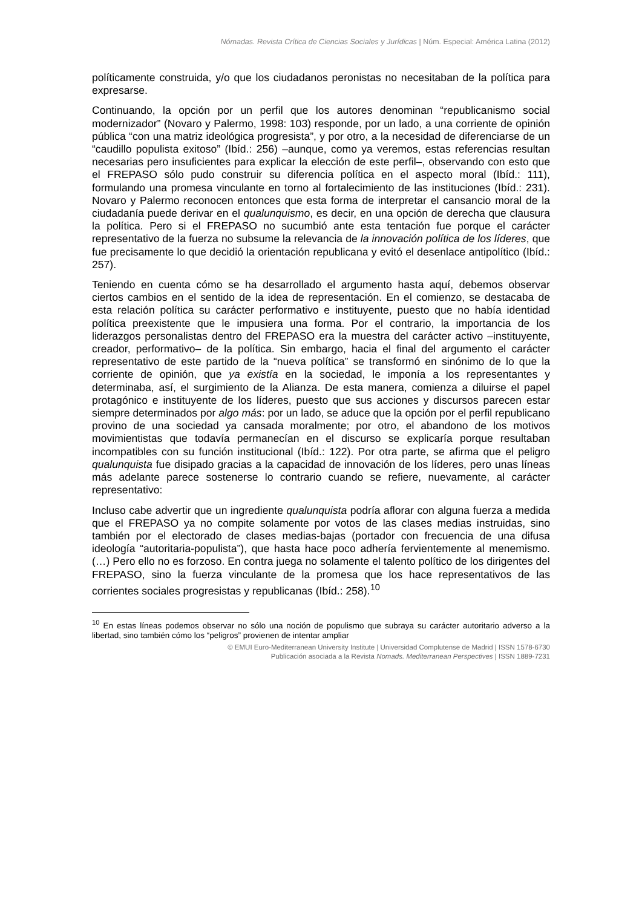Nómadas. Revista Crítica de Ciencias Sociales y Jurídicas | Núm. Especial: América Latina (2012)
políticamente construida, y/o que los ciudadanos peronistas no necesitaban de la política para expresarse.
Continuando, la opción por un perfil que los autores denominan “republicanismo social modernizador” (Novaro y Palermo, 1998: 103) responde, por un lado, a una corriente de opinión pública “con una matriz ideológica progresista”, y por otro, a la necesidad de diferenciarse de un “caudillo populista exitoso” (Ibíd.: 256) –aunque, como ya veremos, estas referencias resultan necesarias pero insuficientes para explicar la elección de este perfil–, observando con esto que el FREPASO sólo pudo construir su diferencia política en el aspecto moral (Ibíd.: 111), formulando una promesa vinculante en torno al fortalecimiento de las instituciones (Ibíd.: 231). Novaro y Palermo reconocen entonces que esta forma de interpretar el cansancio moral de la ciudadanía puede derivar en el qualunquismo, es decir, en una opción de derecha que clausura la política. Pero si el FREPASO no sucumbió ante esta tentación fue porque el carácter representativo de la fuerza no subsume la relevancia de la innovación política de los líderes, que fue precisamente lo que decidió la orientación republicana y evitó el desenlace antipolítico (Ibíd.: 257).
Teniendo en cuenta cómo se ha desarrollado el argumento hasta aquí, debemos observar ciertos cambios en el sentido de la idea de representación. En el comienzo, se destacaba de esta relación política su carácter performativo e instituyente, puesto que no había identidad política preexistente que le impusiera una forma. Por el contrario, la importancia de los liderazgos personalistas dentro del FREPASO era la muestra del carácter activo –instituyente, creador, performativo– de la política. Sin embargo, hacia el final del argumento el carácter representativo de este partido de la “nueva política” se transformó en sinónimo de lo que la corriente de opinión, que ya existía en la sociedad, le imponía a los representantes y determinaba, así, el surgimiento de la Alianza. De esta manera, comienza a diluirse el papel protagónico e instituyente de los líderes, puesto que sus acciones y discursos parecen estar siempre determinados por algo más: por un lado, se aduce que la opción por el perfil republicano provino de una sociedad ya cansada moralmente; por otro, el abandono de los motivos movimientistas que todavía permanecían en el discurso se explicaría porque resultaban incompatibles con su función institucional (Ibíd.: 122). Por otra parte, se afirma que el peligro qualunquista fue disipado gracias a la capacidad de innovación de los líderes, pero unas líneas más adelante parece sostenerse lo contrario cuando se refiere, nuevamente, al carácter representativo:
Incluso cabe advertir que un ingrediente qualunquista podría aflorar con alguna fuerza a medida que el FREPASO ya no compite solamente por votos de las clases medias instruidas, sino también por el electorado de clases medias-bajas (portador con frecuencia de una difusa ideología “autoritaria-populista”), que hasta hace poco adhería fervientemente al menemismo. (…) Pero ello no es forzoso. En contra juega no solamente el talento político de los dirigentes del FREPASO, sino la fuerza vinculante de la promesa que los hace representativos de las corrientes sociales progresistas y republicanas (Ibíd.: 258).<sup>10</sup>
<sup>10</sup> En estas líneas podemos observar no sólo una noción de populismo que subraya su carácter autoritario adverso a la libertad, sino también cómo los “peligros” provienen de intentar ampliar
© EMUI Euro-Mediterranean University Institute | Universidad Complutense de Madrid | ISSN 1578-6730
Publicación asociada a la Revista Nomads. Mediterranean Perspectives | ISSN 1889-7231